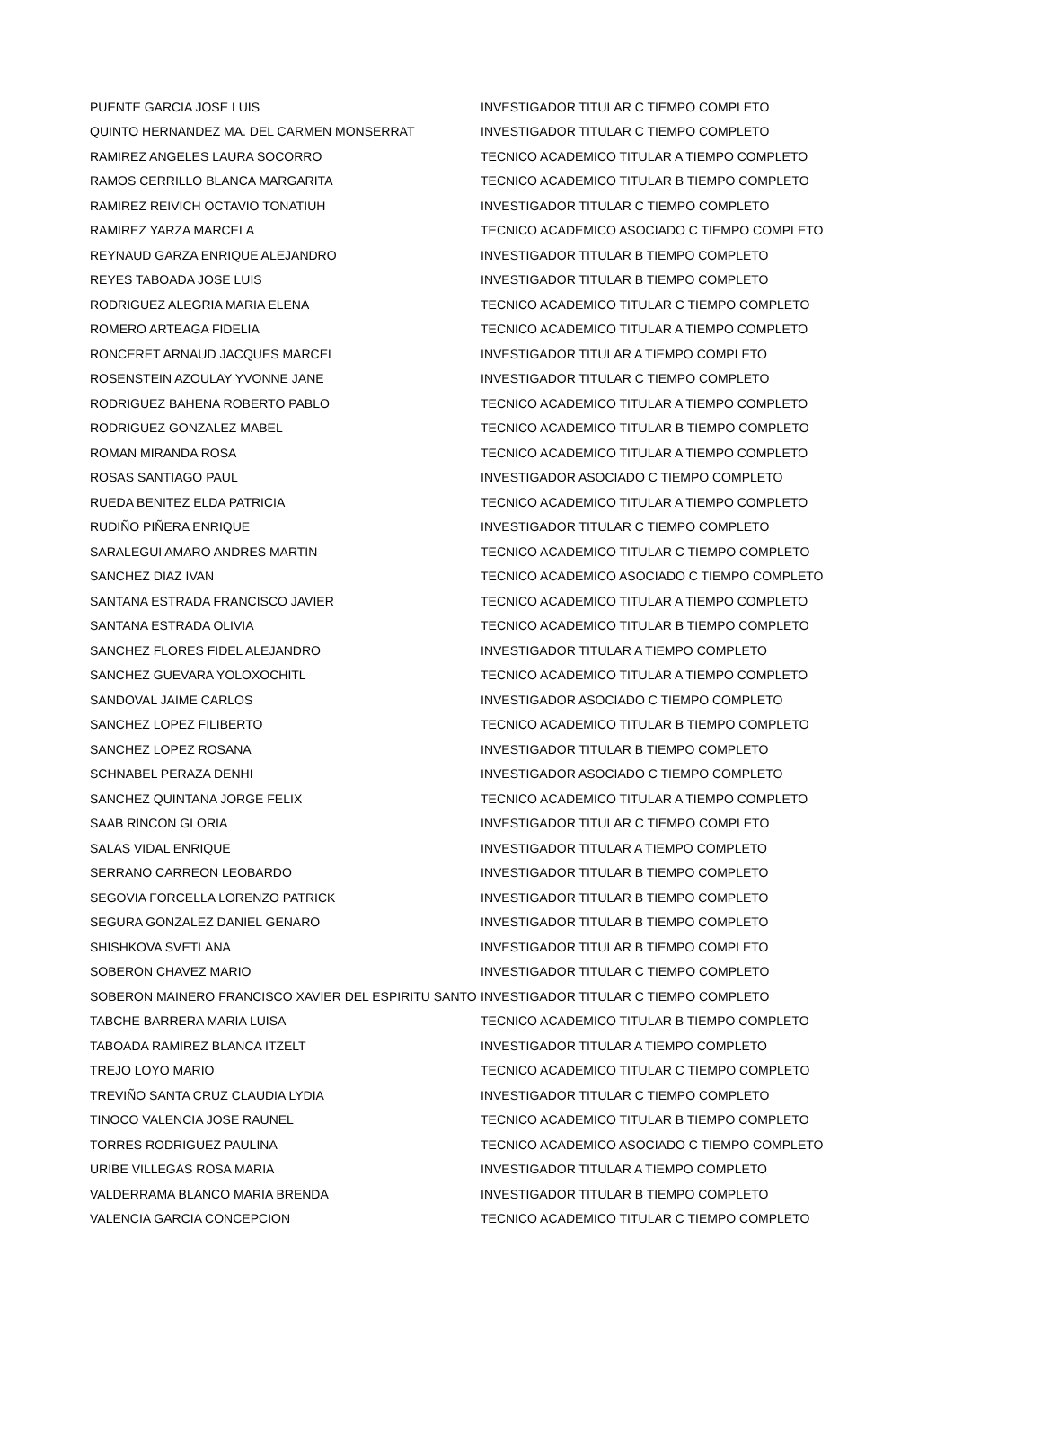| PUENTE GARCIA JOSE LUIS | INVESTIGADOR TITULAR C TIEMPO COMPLETO |
| QUINTO HERNANDEZ MA. DEL CARMEN MONSERRAT | INVESTIGADOR TITULAR C TIEMPO COMPLETO |
| RAMIREZ ANGELES LAURA SOCORRO | TECNICO ACADEMICO TITULAR A TIEMPO COMPLETO |
| RAMOS CERRILLO BLANCA MARGARITA | TECNICO ACADEMICO TITULAR B TIEMPO COMPLETO |
| RAMIREZ REIVICH OCTAVIO TONATIUH | INVESTIGADOR TITULAR C TIEMPO COMPLETO |
| RAMIREZ YARZA MARCELA | TECNICO ACADEMICO ASOCIADO C TIEMPO COMPLETO |
| REYNAUD GARZA ENRIQUE ALEJANDRO | INVESTIGADOR TITULAR B TIEMPO COMPLETO |
| REYES TABOADA JOSE LUIS | INVESTIGADOR TITULAR B TIEMPO COMPLETO |
| RODRIGUEZ ALEGRIA MARIA ELENA | TECNICO ACADEMICO TITULAR C TIEMPO COMPLETO |
| ROMERO ARTEAGA FIDELIA | TECNICO ACADEMICO TITULAR A TIEMPO COMPLETO |
| RONCERET ARNAUD JACQUES MARCEL | INVESTIGADOR TITULAR A TIEMPO COMPLETO |
| ROSENSTEIN AZOULAY YVONNE JANE | INVESTIGADOR TITULAR C TIEMPO COMPLETO |
| RODRIGUEZ BAHENA ROBERTO PABLO | TECNICO ACADEMICO TITULAR A TIEMPO COMPLETO |
| RODRIGUEZ GONZALEZ MABEL | TECNICO ACADEMICO TITULAR B TIEMPO COMPLETO |
| ROMAN MIRANDA ROSA | TECNICO ACADEMICO TITULAR A TIEMPO COMPLETO |
| ROSAS SANTIAGO PAUL | INVESTIGADOR ASOCIADO C TIEMPO COMPLETO |
| RUEDA BENITEZ ELDA PATRICIA | TECNICO ACADEMICO TITULAR A TIEMPO COMPLETO |
| RUDIÑO PIÑERA ENRIQUE | INVESTIGADOR TITULAR C TIEMPO COMPLETO |
| SARALEGUI AMARO ANDRES MARTIN | TECNICO ACADEMICO TITULAR C TIEMPO COMPLETO |
| SANCHEZ DIAZ IVAN | TECNICO ACADEMICO ASOCIADO C TIEMPO COMPLETO |
| SANTANA ESTRADA FRANCISCO JAVIER | TECNICO ACADEMICO TITULAR A TIEMPO COMPLETO |
| SANTANA ESTRADA OLIVIA | TECNICO ACADEMICO TITULAR B TIEMPO COMPLETO |
| SANCHEZ FLORES FIDEL ALEJANDRO | INVESTIGADOR TITULAR A TIEMPO COMPLETO |
| SANCHEZ GUEVARA YOLOXOCHITL | TECNICO ACADEMICO TITULAR A TIEMPO COMPLETO |
| SANDOVAL JAIME CARLOS | INVESTIGADOR ASOCIADO C TIEMPO COMPLETO |
| SANCHEZ LOPEZ FILIBERTO | TECNICO ACADEMICO TITULAR B TIEMPO COMPLETO |
| SANCHEZ LOPEZ ROSANA | INVESTIGADOR TITULAR B TIEMPO COMPLETO |
| SCHNABEL PERAZA DENHI | INVESTIGADOR ASOCIADO C TIEMPO COMPLETO |
| SANCHEZ QUINTANA JORGE FELIX | TECNICO ACADEMICO TITULAR A TIEMPO COMPLETO |
| SAAB RINCON GLORIA | INVESTIGADOR TITULAR C TIEMPO COMPLETO |
| SALAS VIDAL ENRIQUE | INVESTIGADOR TITULAR A TIEMPO COMPLETO |
| SERRANO CARREON LEOBARDO | INVESTIGADOR TITULAR B TIEMPO COMPLETO |
| SEGOVIA FORCELLA LORENZO PATRICK | INVESTIGADOR TITULAR B TIEMPO COMPLETO |
| SEGURA GONZALEZ DANIEL GENARO | INVESTIGADOR TITULAR B TIEMPO COMPLETO |
| SHISHKOVA SVETLANA | INVESTIGADOR TITULAR B TIEMPO COMPLETO |
| SOBERON CHAVEZ MARIO | INVESTIGADOR TITULAR C TIEMPO COMPLETO |
| SOBERON MAINERO FRANCISCO XAVIER DEL ESPIRITU SANTO | INVESTIGADOR TITULAR C TIEMPO COMPLETO |
| TABCHE BARRERA MARIA LUISA | TECNICO ACADEMICO TITULAR B TIEMPO COMPLETO |
| TABOADA RAMIREZ BLANCA ITZELT | INVESTIGADOR TITULAR A TIEMPO COMPLETO |
| TREJO LOYO MARIO | TECNICO ACADEMICO TITULAR C TIEMPO COMPLETO |
| TREVIÑO SANTA CRUZ CLAUDIA LYDIA | INVESTIGADOR TITULAR C TIEMPO COMPLETO |
| TINOCO VALENCIA JOSE RAUNEL | TECNICO ACADEMICO TITULAR B TIEMPO COMPLETO |
| TORRES RODRIGUEZ PAULINA | TECNICO ACADEMICO ASOCIADO C TIEMPO COMPLETO |
| URIBE VILLEGAS ROSA MARIA | INVESTIGADOR TITULAR A TIEMPO COMPLETO |
| VALDERRAMA BLANCO MARIA BRENDA | INVESTIGADOR TITULAR B TIEMPO COMPLETO |
| VALENCIA GARCIA CONCEPCION | TECNICO ACADEMICO TITULAR C TIEMPO COMPLETO |